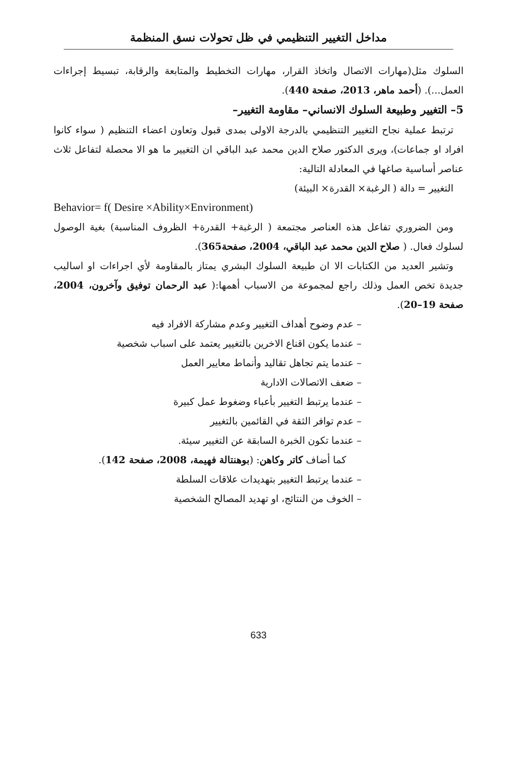مداخل التغيير التنظيمي في ظل تحولات نسق المنظمة
السلوك مثل(مهارات الاتصال واتخاذ القرار، مهارات التخطيط والمتابعة والرقابة، تبسيط إجراءات العمل...). (أحمد ماهر، 2013، صفحة 440).
5– التغيير وطبيعة السلوك الانساني– مقاومة التغيير–
ترتبط عملية نجاح التغيير التنظيمي بالدرجة الاولى بمدى قبول وتعاون اعضاء التنظيم ( سواء كانوا افراد او جماعات)، ويرى الدكتور صلاح الدين محمد عبد الباقي ان التغيير ما هو الا محصلة لتفاعل ثلاث عناصر أساسية صاغها في المعادلة التالية:
التغيير = دالة ( الرغبة× القدرة× البيئة)
Behavior= f( Desire ×Ability×Environment)
ومن الضروري تفاعل هذه العناصر مجتمعة ( الرغبة+ القدرة+ الظروف المناسبة) بغية الوصول لسلوك فعال. ( صلاح الدين محمد عبد الباقي، 2004، صفحة365).
وتشير العديد من الكتابات الا ان طبيعة السلوك البشري يمتاز بالمقاومة لأي اجراءات او اساليب جديدة تخص العمل وذلك راجع لمجموعة من الاسباب أهمها:( عبد الرحمان توفيق وآخرون، 2004، صفحة 19–20).
– عدم وضوح أهداف التغيير وعدم مشاركة الافراد فيه
– عندما يكون اقناع الاخرين بالتغيير يعتمد على اسباب شخصية
– عندما يتم تجاهل تقاليد وأنماط معايير العمل
– ضعف الاتصالات الادارية
– عندما يرتبط التغيير بأعباء وضغوط عمل كبيرة
– عدم توافر الثقة في القائمين بالتغيير
– عندما تكون الخبرة السابقة عن التغيير سيئة.
كما أضاف كاتر وكاهن: (بوهنتالة فهيمة، 2008، صفحة 142).
– عندما يرتبط التغيير بتهديدات علاقات السلطة
– الخوف من النتائج، او تهديد المصالح الشخصية
633